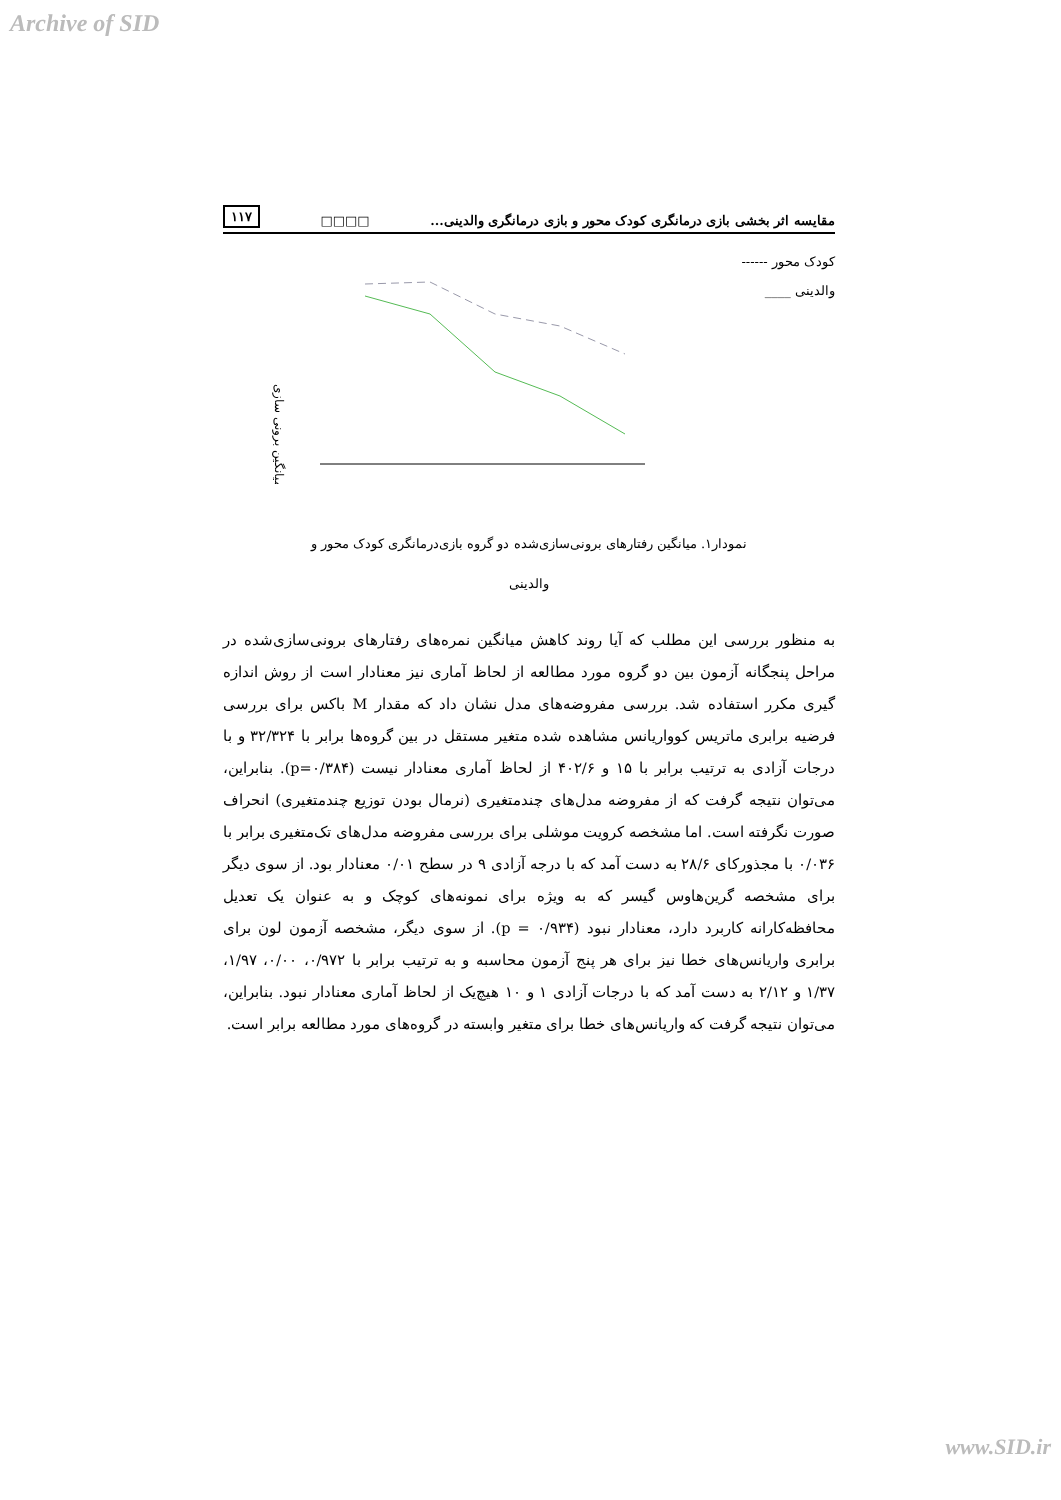Archive of SID
۱۱۷ □□□□ مقایسه اثر بخشی بازی درمانگری کودک محور و بازی درمانگری والدینی...
کودک محور ------
والدینی ____
میانگین برونی سازی
نمودار۱. میانگین رفتارهای برونی‌سازی‌شده دو گروه بازی‌درمانگری کودک محور و
والدینی
به منظور بررسی این مطلب که آیا روند کاهش میانگین نمره‌های رفتارهای برونی‌سازی‌شده در مراحل پنجگانه آزمون بین دو گروه مورد مطالعه از لحاظ آماری نیز معنادار است از روش اندازه گیری مکرر استفاده شد. بررسی مفروضه‌های مدل نشان داد که مقدار M باکس برای بررسی فرضیه برابری ماتریس کوواریانس مشاهده شده متغیر مستقل در بین گروه‌ها برابر با ۳۲/۳۲۴ و با درجات آزادی به ترتیب برابر با ۱۵ و ۴۰۲/۶ از لحاظ آماری معنادار نیست (p=۰/۳۸۴). بنابراین، می‌توان نتیجه گرفت که از مفروضه مدل‌های چندمتغیری (نرمال بودن توزیع چندمتغیری) انحراف صورت نگرفته است. اما مشخصه کرویت موشلی برای بررسی مفروضه مدل‌های تک‌متغیری برابر با ۰/۰۳۶ با مجذورکای ۲۸/۶ به دست آمد که با درجه آزادی ۹ در سطح ۰/۰۱ معنادار بود. از سوی دیگر برای مشخصه گرین‌هاوس گیسر که به ویژه برای نمونه‌های کوچک و به عنوان یک تعدیل محافظه‌کارانه کاربرد دارد، معنادار نبود (p = ۰/۹۳۴). از سوی دیگر، مشخصه آزمون لون برای برابری واریانس‌های خطا نیز برای هر پنج آزمون محاسبه و به ترتیب برابر با ۰/۹۷۲، ۰/۰۰، ۱/۹۷، ۱/۳۷ و ۲/۱۲ به دست آمد که با درجات آزادی ۱ و ۱۰ هیچ‌یک از لحاظ آماری معنادار نبود. بنابراین، می‌توان نتیجه گرفت که واریانس‌های خطا برای متغیر وابسته در گروه‌های مورد مطالعه برابر است.
www.SID.ir